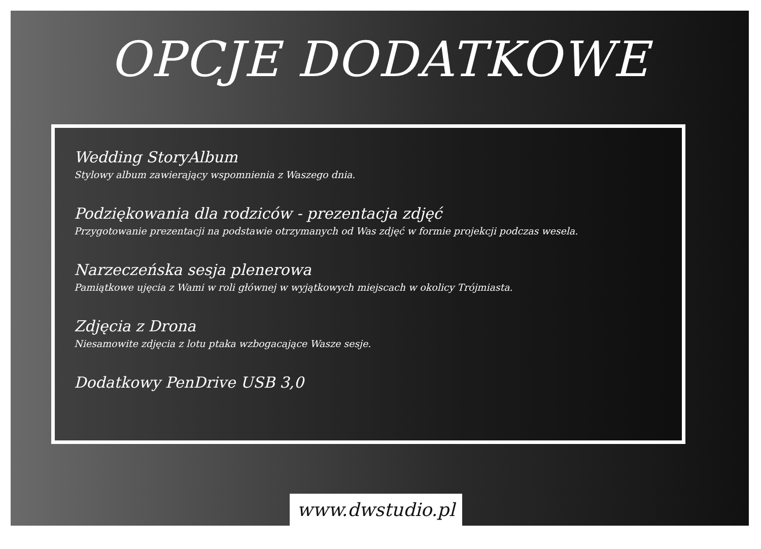OPCJE DODATKOWE
Wedding StoryAlbum
Stylowy album zawierający wspomnienia z Waszego dnia.
Podziękowania dla rodziców - prezentacja zdjęć
Przygotowanie prezentacji na podstawie otrzymanych od Was zdjęć w formie projekcji podczas wesela.
Narzeczeńska sesja plenerowa
Pamiątkowe ujęcia z Wami w roli głównej w wyjątkowych miejscach w okolicy Trójmiasta.
Zdjęcia z Drona
Niesamowite zdjęcia z lotu ptaka wzbogacające Wasze sesje.
Dodatkowy PenDrive USB 3,0
www.dwstudio.pl